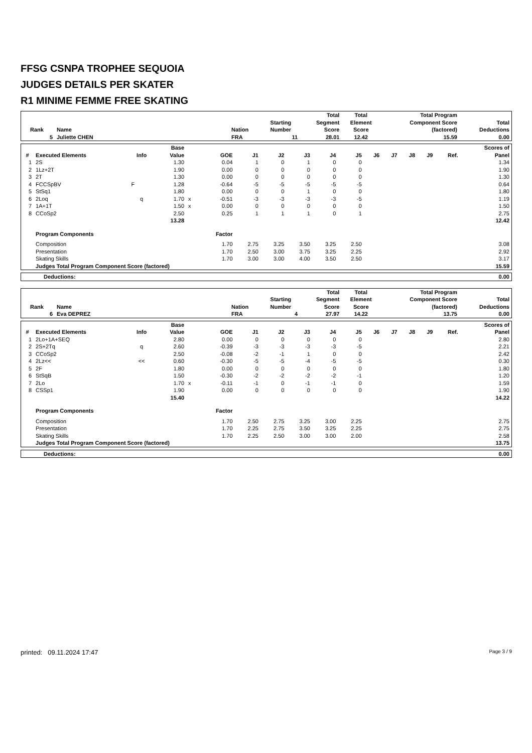FFSG CSNPA TROPHEE SEQUOIA
JUDGES DETAILS PER SKATER
R1 MINIME FEMME FREE SKATING
| Rank | Name | Nation | Starting Number | Total Segment Score | Total Element Score | Total Program Component Score (factored) | Total Deductions |
| --- | --- | --- | --- | --- | --- | --- | --- |
| 5 | Juliette CHEN | FRA | 11 | 28.01 | 12.42 | 15.59 | 0.00 |
| # | Executed Elements | Info | Base Value | | GOE | J1 | J2 | J3 | J4 | J5 | J6 | J7 | J8 | J9 | Ref. | Scores of Panel |
| --- | --- | --- | --- | --- | --- | --- | --- | --- | --- | --- | --- | --- | --- | --- | --- | --- |
| 1 | 2S | | 1.30 | | 0.04 | 1 | 0 | 1 | 0 | 0 | | | | | | 1.34 |
| 2 | 1Lz+2T | | 1.90 | | 0.00 | 0 | 0 | 0 | 0 | 0 | | | | | | 1.90 |
| 3 | 2T | | 1.30 | | 0.00 | 0 | 0 | 0 | 0 | 0 | | | | | | 1.30 |
| 4 | FCCSpBV | F | 1.28 | | -0.64 | -5 | -5 | -5 | -5 | -5 | | | | | | 0.64 |
| 5 | StSq1 | | 1.80 | | 0.00 | 0 | 0 | 1 | 0 | 0 | | | | | | 1.80 |
| 6 | 2Loq | q | 1.70 | x | -0.51 | -3 | -3 | -3 | -3 | -5 | | | | | | 1.19 |
| 7 | 1A+1T | | 1.50 | x | 0.00 | 0 | 0 | 0 | 0 | 0 | | | | | | 1.50 |
| 8 | CCoSp2 | | 2.50 | | 0.25 | 1 | 1 | 1 | 0 | 1 | | | | | | 2.75 |
| | | | 13.28 | | | | | | | | | | | | | 12.42 |
| | Program Components | | | | Factor | | | | | | | | | | | |
| | Composition | | | | 1.70 | 2.75 | 3.25 | 3.50 | 3.25 | 2.50 | | | | | | 3.08 |
| | Presentation | | | | 1.70 | 2.50 | 3.00 | 3.75 | 3.25 | 2.25 | | | | | | 2.92 |
| | Skating Skills | | | | 1.70 | 3.00 | 3.00 | 4.00 | 3.50 | 2.50 | | | | | | 3.17 |
| | Judges Total Program Component Score (factored) | | | | | | | | | | | | | | | 15.59 |
| Deductions: | 0.00 |
| Rank | Name | Nation | Starting Number | Total Segment Score | Total Element Score | Total Program Component Score (factored) | Total Deductions |
| --- | --- | --- | --- | --- | --- | --- | --- |
| 6 | Eva DEPREZ | FRA | 4 | 27.97 | 14.22 | 13.75 | 0.00 |
| # | Executed Elements | Info | Base Value | | GOE | J1 | J2 | J3 | J4 | J5 | J6 | J7 | J8 | J9 | Ref. | Scores of Panel |
| --- | --- | --- | --- | --- | --- | --- | --- | --- | --- | --- | --- | --- | --- | --- | --- | --- |
| 1 | 2Lo+1A+SEQ | | 2.80 | | 0.00 | 0 | 0 | 0 | 0 | 0 | | | | | | 2.80 |
| 2 | 2S+2Tq | q | 2.60 | | -0.39 | -3 | -3 | -3 | -3 | -5 | | | | | | 2.21 |
| 3 | CCoSp2 | | 2.50 | | -0.08 | -2 | -1 | 1 | 0 | 0 | | | | | | 2.42 |
| 4 | 2Lz<< | << | 0.60 | | -0.30 | -5 | -5 | -4 | -5 | -5 | | | | | | 0.30 |
| 5 | 2F | | 1.80 | | 0.00 | 0 | 0 | 0 | 0 | 0 | | | | | | 1.80 |
| 6 | StSqB | | 1.50 | | -0.30 | -2 | -2 | -2 | -2 | -1 | | | | | | 1.20 |
| 7 | 2Lo | | 1.70 | x | -0.11 | -1 | 0 | -1 | -1 | 0 | | | | | | 1.59 |
| 8 | CSSp1 | | 1.90 | | 0.00 | 0 | 0 | 0 | 0 | 0 | | | | | | 1.90 |
| | | | 15.40 | | | | | | | | | | | | | 14.22 |
| | Program Components | | | | Factor | | | | | | | | | | | |
| | Composition | | | | 1.70 | 2.50 | 2.75 | 3.25 | 3.00 | 2.25 | | | | | | 2.75 |
| | Presentation | | | | 1.70 | 2.25 | 2.75 | 3.50 | 3.25 | 2.25 | | | | | | 2.75 |
| | Skating Skills | | | | 1.70 | 2.25 | 2.50 | 3.00 | 3.00 | 2.00 | | | | | | 2.58 |
| | Judges Total Program Component Score (factored) | | | | | | | | | | | | | | | 13.75 |
| Deductions: | 0.00 |
printed: 09.11.2024 17:47 Page 3 / 9